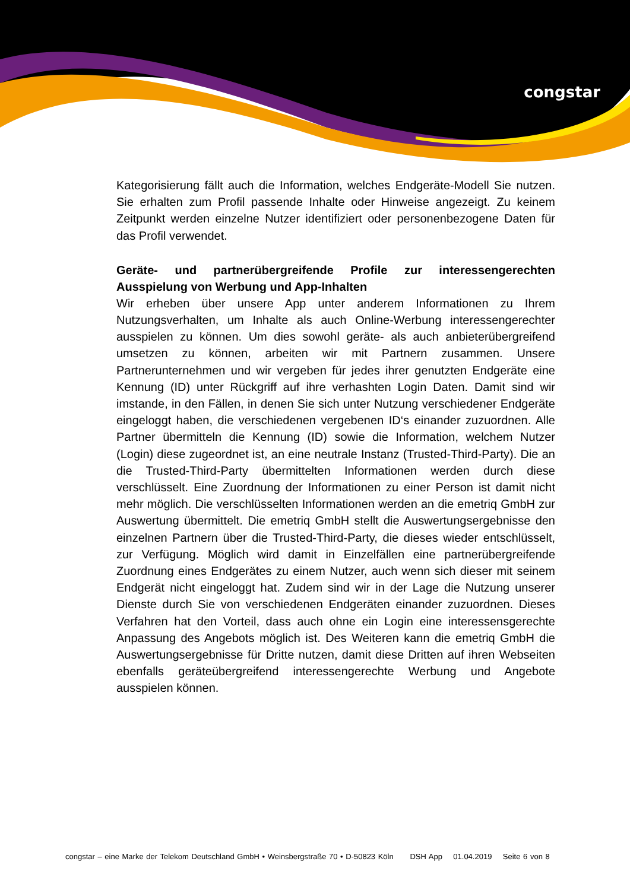congstar
Kategorisierung fällt auch die Information, welches Endgeräte-Modell Sie nutzen. Sie erhalten zum Profil passende Inhalte oder Hinweise angezeigt. Zu keinem Zeitpunkt werden einzelne Nutzer identifiziert oder personenbezogene Daten für das Profil verwendet.
Geräte- und partnerübergreifende Profile zur interessengerechten Ausspielung von Werbung und App-Inhalten
Wir erheben über unsere App unter anderem Informationen zu Ihrem Nutzungsverhalten, um Inhalte als auch Online-Werbung interessengerechter ausspielen zu können. Um dies sowohl geräte- als auch anbieterübergreifend umsetzen zu können, arbeiten wir mit Partnern zusammen. Unsere Partnerunternehmen und wir vergeben für jedes ihrer genutzten Endgeräte eine Kennung (ID) unter Rückgriff auf ihre verhashten Login Daten. Damit sind wir imstande, in den Fällen, in denen Sie sich unter Nutzung verschiedener Endgeräte eingeloggt haben, die verschiedenen vergebenen ID‘s einander zuzuordnen. Alle Partner übermitteln die Kennung (ID) sowie die Information, welchem Nutzer (Login) diese zugeordnet ist, an eine neutrale Instanz (Trusted-Third-Party). Die an die Trusted-Third-Party übermittelten Informationen werden durch diese verschlüsselt. Eine Zuordnung der Informationen zu einer Person ist damit nicht mehr möglich. Die verschlüsselten Informationen werden an die emetriq GmbH zur Auswertung übermittelt. Die emetriq GmbH stellt die Auswertungsergebnisse den einzelnen Partnern über die Trusted-Third-Party, die dieses wieder entschlüsselt, zur Verfügung. Möglich wird damit in Einzelfällen eine partnerübergreifende Zuordnung eines Endgerätes zu einem Nutzer, auch wenn sich dieser mit seinem Endgerät nicht eingeloggt hat. Zudem sind wir in der Lage die Nutzung unserer Dienste durch Sie von verschiedenen Endgeräten einander zuzuordnen. Dieses Verfahren hat den Vorteil, dass auch ohne ein Login eine interessensgerechte Anpassung des Angebots möglich ist. Des Weiteren kann die emetriq GmbH die Auswertungsergebnisse für Dritte nutzen, damit diese Dritten auf ihren Webseiten ebenfalls geräteübergreifend interessengerechte Werbung und Angebote ausspielen können.
congstar – eine Marke der Telekom Deutschland GmbH • Weinsbergstraße 70 • D-50823 Köln DSH App 01.04.2019 Seite 6 von 8